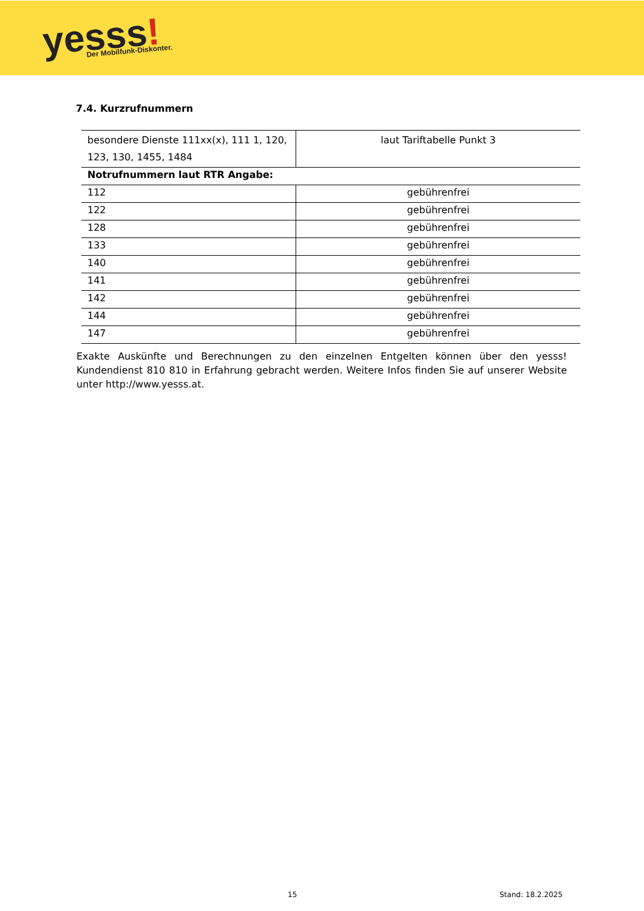yesss!
Der Mobilfunk-Diskonter.
7.4. Kurzrufnummern
| besondere Dienste 111xx(x), 111 1, 120, 123, 130, 1455, 1484 | laut Tariftabelle Punkt 3 |
| Notrufnummern laut RTR Angabe: | |
| 112 | gebührenfrei |
| 122 | gebührenfrei |
| 128 | gebührenfrei |
| 133 | gebührenfrei |
| 140 | gebührenfrei |
| 141 | gebührenfrei |
| 142 | gebührenfrei |
| 144 | gebührenfrei |
| 147 | gebührenfrei |
Exakte Auskünfte und Berechnungen zu den einzelnen Entgelten können über den yesss! Kundendienst 810 810 in Erfahrung gebracht werden. Weitere Infos finden Sie auf unserer Website unter http://www.yesss.at.
15 Stand: 18.2.2025